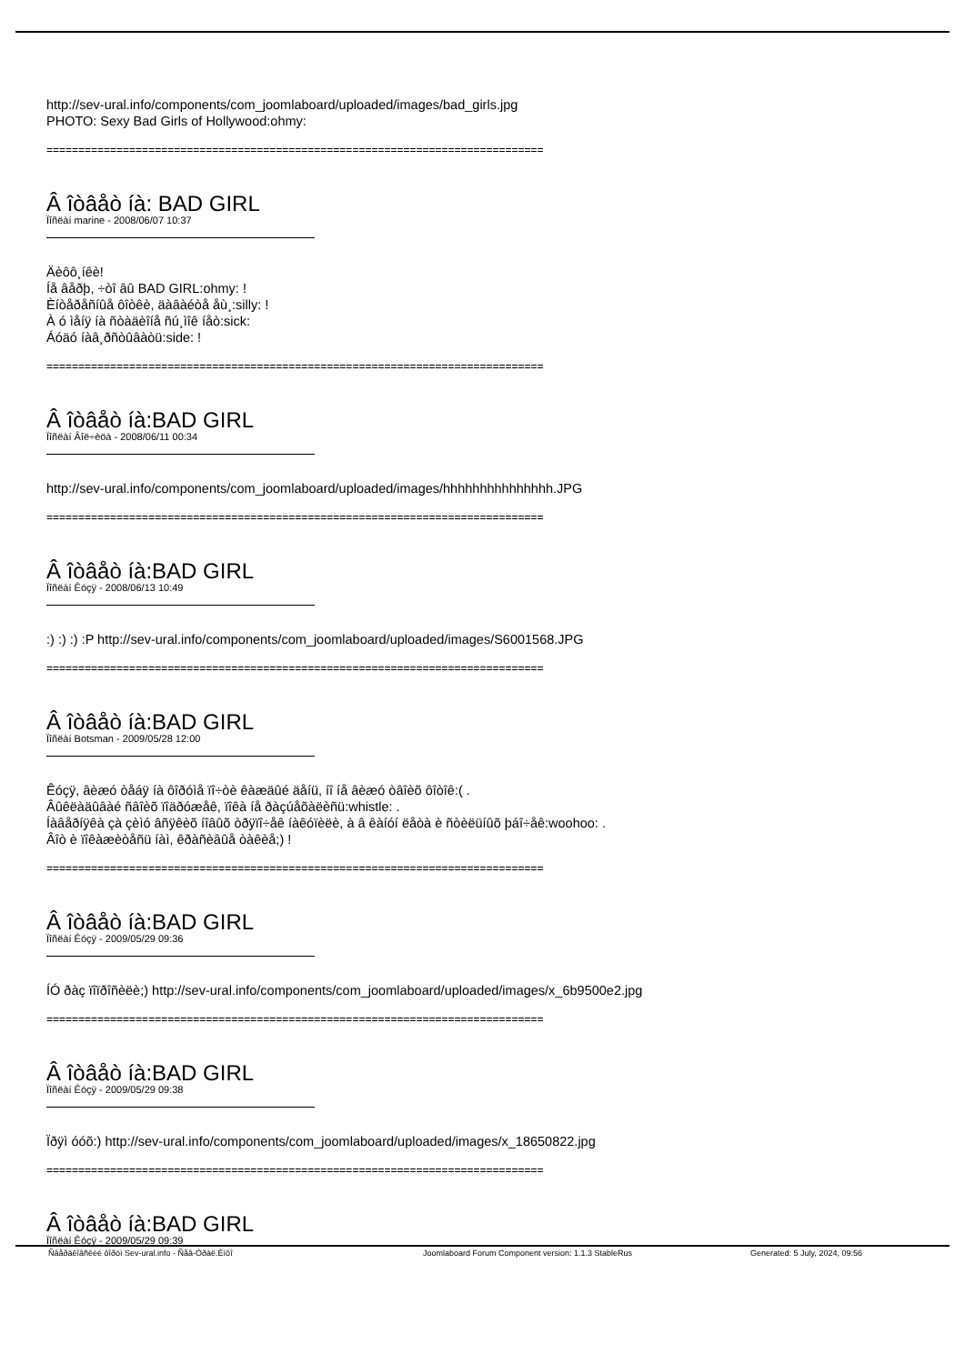http://sev-ural.info/components/com_joomlaboard/uploaded/images/bad_girls.jpg
PHOTO: Sexy Bad Girls of Hollywood:ohmy:
==============================================================================
Â îòâåò íà: BAD GIRL
Ïîñëàí marine - 2008/06/07 10:37
Äèôô¸íêè!
Íå âåðþ, ÷òî âû BAD GIRL:ohmy: !
Èíòåðåñíûå ôîòêè, äàâàéòå åù¸:silly: !
À ó ìåíÿ íà ñòàäèîíå ñú¸ìîê íåò:sick:
Áóäó íàâ¸ðñòûâàòü:side: !
==============================================================================
Â îòâåò íà:BAD GIRL
Ïîñëàí Âîë÷èöà - 2008/06/11 00:34
http://sev-ural.info/components/com_joomlaboard/uploaded/images/hhhhhhhhhhhhhhh.JPG
==============================================================================
Â îòâåò íà:BAD GIRL
Ïîñëàí Êóçÿ - 2008/06/13 10:49
:) :) :) :P http://sev-ural.info/components/com_joomlaboard/uploaded/images/S6001568.JPG
==============================================================================
Â îòâåò íà:BAD GIRL
Ïîñëàí Botsman - 2009/05/28 12:00
Êóçÿ, âèæó òåáÿ íà ôîðóìå ïî÷òè êàæäûé äåíü, íî íå âèæó òâîèõ ôîòîê:( .
Âûêëàäûâàé ñâîèõ ïîäðóæåê, ïîêà íå ðàçúåõàëèñü:whistle: .
Íàâåðíÿêà çà çèìó âñÿêèõ íîâûõ òðÿïî÷åê íàêóïèëè, à â êàíóí ëåòà è ñòèëüíûõ þáî÷åê:woohoo: .
Âîò è ïîêàæèòåñü íàì, êðàñèâûå òàêèå;) !
==============================================================================
Â îòâåò íà:BAD GIRL
Ïîñëàí Êóçÿ - 2009/05/29 09:36
ÍÓ ðàç ïîïðîñèëè;) http://sev-ural.info/components/com_joomlaboard/uploaded/images/x_6b9500e2.jpg
==============================================================================
Â îòâåò íà:BAD GIRL
Ïîñëàí Êóçÿ - 2009/05/29 09:38
Ïðÿì óóõ:) http://sev-ural.info/components/com_joomlaboard/uploaded/images/x_18650822.jpg
==============================================================================
Â îòâåò íà:BAD GIRL
Ïîñëàí Êóçÿ - 2009/05/29 09:39
Ñâåðäëîâñêèé ôîðóì Sev-ural.info - Ñåâ-Óðàë.Èíôî Joomlaboard Forum Component version: 1.1.3 StableRus Generated: 5 July, 2024, 09:56